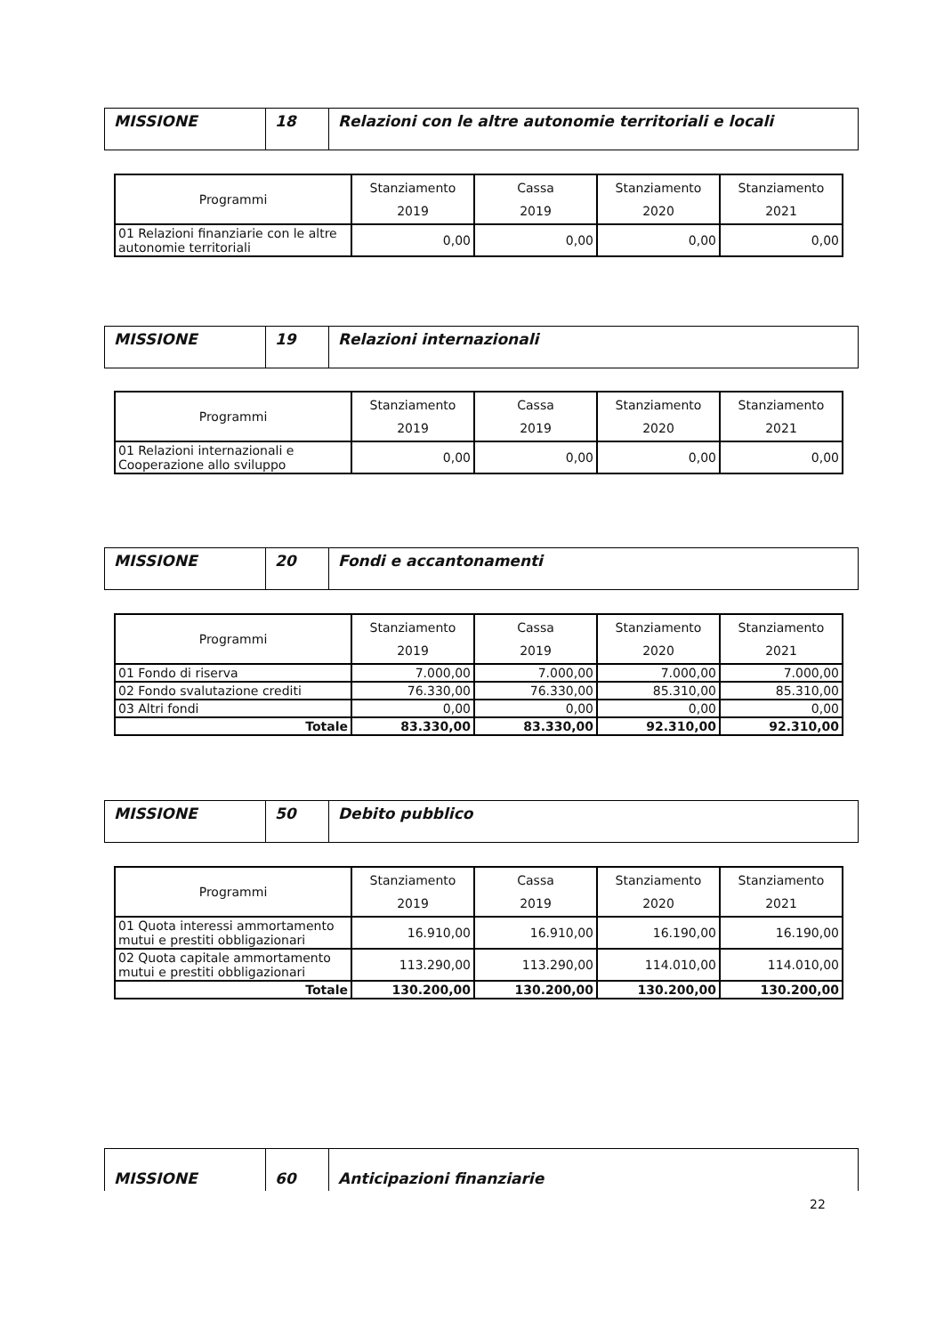| MISSIONE | 18 | Relazioni con le altre autonomie territoriali e locali |
| Programmi | Stanziamento 2019 | Cassa 2019 | Stanziamento 2020 | Stanziamento 2021 |
| --- | --- | --- | --- | --- |
| 01 Relazioni finanziarie con le altre autonomie territoriali | 0,00 | 0,00 | 0,00 | 0,00 |
| MISSIONE | 19 | Relazioni internazionali |
| Programmi | Stanziamento 2019 | Cassa 2019 | Stanziamento 2020 | Stanziamento 2021 |
| --- | --- | --- | --- | --- |
| 01 Relazioni internazionali e Cooperazione allo sviluppo | 0,00 | 0,00 | 0,00 | 0,00 |
| MISSIONE | 20 | Fondi e accantonamenti |
| Programmi | Stanziamento 2019 | Cassa 2019 | Stanziamento 2020 | Stanziamento 2021 |
| --- | --- | --- | --- | --- |
| 01 Fondo di riserva | 7.000,00 | 7.000,00 | 7.000,00 | 7.000,00 |
| 02 Fondo svalutazione crediti | 76.330,00 | 76.330,00 | 85.310,00 | 85.310,00 |
| 03 Altri fondi | 0,00 | 0,00 | 0,00 | 0,00 |
| Totale | 83.330,00 | 83.330,00 | 92.310,00 | 92.310,00 |
| MISSIONE | 50 | Debito pubblico |
| Programmi | Stanziamento 2019 | Cassa 2019 | Stanziamento 2020 | Stanziamento 2021 |
| --- | --- | --- | --- | --- |
| 01 Quota interessi ammortamento mutui e prestiti obbligazionari | 16.910,00 | 16.910,00 | 16.190,00 | 16.190,00 |
| 02 Quota capitale ammortamento mutui e prestiti obbligazionari | 113.290,00 | 113.290,00 | 114.010,00 | 114.010,00 |
| Totale | 130.200,00 | 130.200,00 | 130.200,00 | 130.200,00 |
| MISSIONE | 60 | Anticipazioni finanziarie |
22